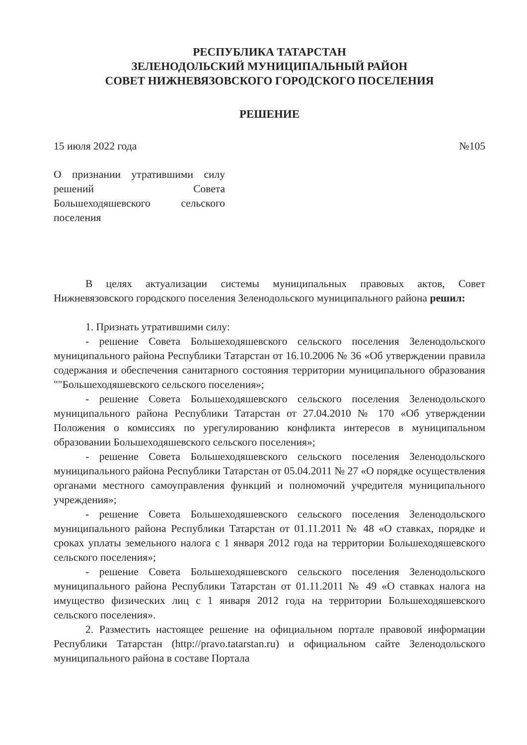РЕСПУБЛИКА ТАТАРСТАН
ЗЕЛЕНОДОЛЬСКИЙ МУНИЦИПАЛЬНЫЙ РАЙОН
СОВЕТ НИЖНЕВЯЗОВСКОГО ГОРОДСКОГО ПОСЕЛЕНИЯ
РЕШЕНИЕ
15 июля 2022 года №105
О признании утратившими силу решений Совета Большеходяшевского сельского поселения
В целях актуализации системы муниципальных правовых актов, Совет Нижневязовского городского поселения Зеленодольского муниципального района решил:
1. Признать утратившими силу:
- решение Совета Большеходяшевского сельского поселения Зеленодольского муниципального района Республики Татарстан от 16.10.2006 № 36 «Об утверждении правила содержания и обеспечения санитарного состояния территории муниципального образования ""Большеходяшевского сельского поселения»;
- решение Совета Большеходяшевского сельского поселения Зеленодольского муниципального района Республики Татарстан от 27.04.2010 № 170 «Об утверждении Положения о комиссиях по урегулированию конфликта интересов в муниципальном образовании Большеходяшевского сельского поселения»;
- решение Совета Большеходяшевского сельского поселения Зеленодольского муниципального района Республики Татарстан от 05.04.2011 № 27 «О порядке осуществления органами местного самоуправления функций и полномочий учредителя муниципального учреждения»;
- решение Совета Большеходяшевского сельского поселения Зеленодольского муниципального района Республики Татарстан от 01.11.2011 № 48 «О ставках, порядке и сроках уплаты земельного налога с 1 января 2012 года на территории Большеходяшевского сельского поселения»;
- решение Совета Большеходяшевского сельского поселения Зеленодольского муниципального района Республики Татарстан от 01.11.2011 № 49 «О ставках налога на имущество физических лиц с 1 января 2012 года на территории Большеходяшевского сельского поселения».
2. Разместить настоящее решение на официальном портале правовой информации Республики Татарстан (http://pravo.tatarstan.ru) и официальном сайте Зеленодольского муниципального района в составе Портала